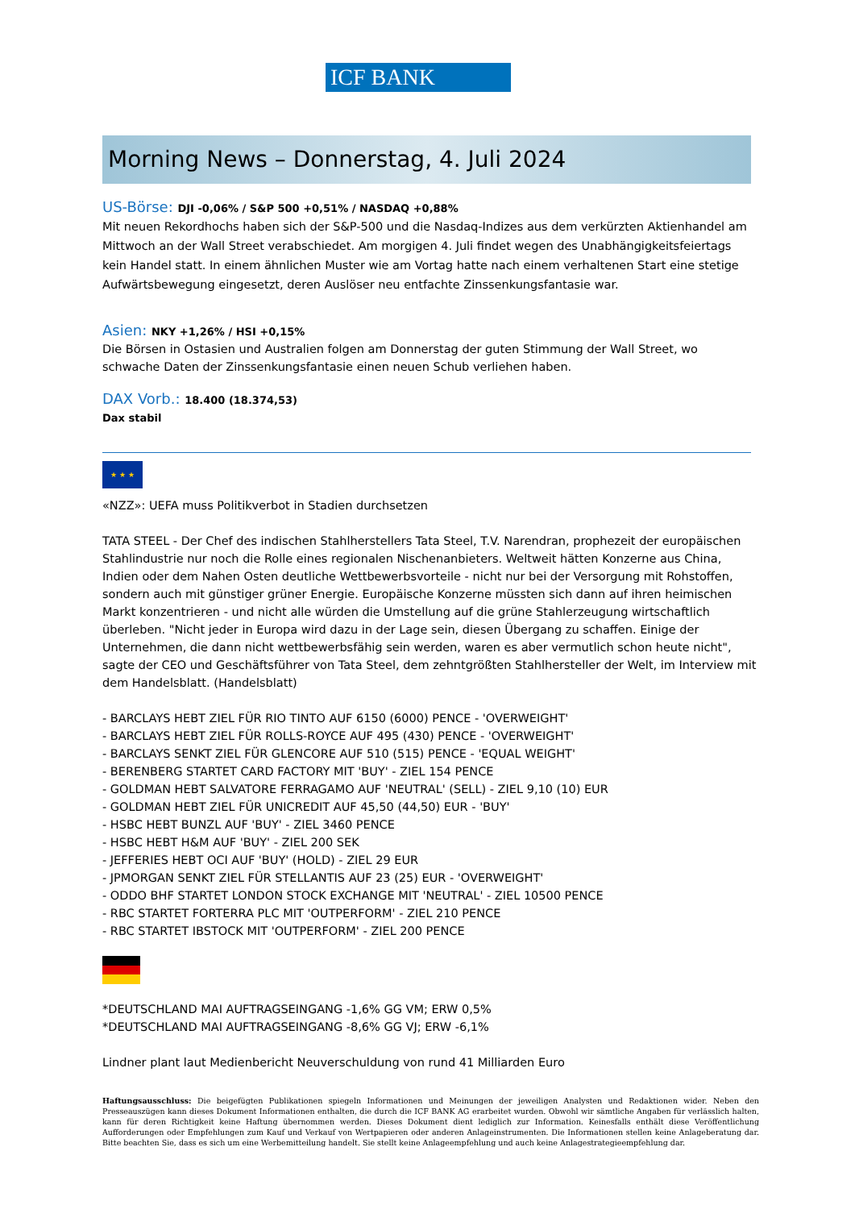ICF BANK
Morning News – Donnerstag, 4. Juli 2024
US-Börse: DJI -0,06% / S&P 500 +0,51% / NASDAQ +0,88%
Mit neuen Rekordhochs haben sich der S&P-500 und die Nasdaq-Indizes aus dem verkürzten Aktienhandel am Mittwoch an der Wall Street verabschiedet. Am morgigen 4. Juli findet wegen des Unabhängigkeitsfeiertags kein Handel statt. In einem ähnlichen Muster wie am Vortag hatte nach einem verhaltenen Start eine stetige Aufwärtsbewegung eingesetzt, deren Auslöser neu entfachte Zinssenkungsfantasie war.
Asien: NKY +1,26% / HSI +0,15%
Die Börsen in Ostasien und Australien folgen am Donnerstag der guten Stimmung der Wall Street, wo schwache Daten der Zinssenkungsfantasie einen neuen Schub verliehen haben.
DAX Vorb.: 18.400 (18.374,53)
Dax stabil
★ ★ ★
«NZZ»: UEFA muss Politikverbot in Stadien durchsetzen
TATA STEEL - Der Chef des indischen Stahlherstellers Tata Steel, T.V. Narendran, prophezeit der europäischen Stahlindustrie nur noch die Rolle eines regionalen Nischenanbieters. Weltweit hätten Konzerne aus China, Indien oder dem Nahen Osten deutliche Wettbewerbsvorteile - nicht nur bei der Versorgung mit Rohstoffen, sondern auch mit günstiger grüner Energie. Europäische Konzerne müssten sich dann auf ihren heimischen Markt konzentrieren - und nicht alle würden die Umstellung auf die grüne Stahlerzeugung wirtschaftlich überleben. "Nicht jeder in Europa wird dazu in der Lage sein, diesen Übergang zu schaffen. Einige der Unternehmen, die dann nicht wettbewerbsfähig sein werden, waren es aber vermutlich schon heute nicht", sagte der CEO und Geschäftsführer von Tata Steel, dem zehntgrößten Stahlhersteller der Welt, im Interview mit dem Handelsblatt. (Handelsblatt)
- BARCLAYS HEBT ZIEL FÜR RIO TINTO AUF 6150 (6000) PENCE - 'OVERWEIGHT'
- BARCLAYS HEBT ZIEL FÜR ROLLS-ROYCE AUF 495 (430) PENCE - 'OVERWEIGHT'
- BARCLAYS SENKT ZIEL FÜR GLENCORE AUF 510 (515) PENCE - 'EQUAL WEIGHT'
- BERENBERG STARTET CARD FACTORY MIT 'BUY' - ZIEL 154 PENCE
- GOLDMAN HEBT SALVATORE FERRAGAMO AUF 'NEUTRAL' (SELL) - ZIEL 9,10 (10) EUR
- GOLDMAN HEBT ZIEL FÜR UNICREDIT AUF 45,50 (44,50) EUR - 'BUY'
- HSBC HEBT BUNZL AUF 'BUY' - ZIEL 3460 PENCE
- HSBC HEBT H&M AUF 'BUY' - ZIEL 200 SEK
- JEFFERIES HEBT OCI AUF 'BUY' (HOLD) - ZIEL 29 EUR
- JPMORGAN SENKT ZIEL FÜR STELLANTIS AUF 23 (25) EUR - 'OVERWEIGHT'
- ODDO BHF STARTET LONDON STOCK EXCHANGE MIT 'NEUTRAL' - ZIEL 10500 PENCE
- RBC STARTET FORTERRA PLC MIT 'OUTPERFORM' - ZIEL 210 PENCE
- RBC STARTET IBSTOCK MIT 'OUTPERFORM' - ZIEL 200 PENCE
*DEUTSCHLAND MAI AUFTRAGSEINGANG -1,6% GG VM; ERW 0,5%
*DEUTSCHLAND MAI AUFTRAGSEINGANG -8,6% GG VJ; ERW -6,1%
Lindner plant laut Medienbericht Neuverschuldung von rund 41 Milliarden Euro
Haftungsausschluss: Die beigefügten Publikationen spiegeln Informationen und Meinungen der jeweiligen Analysten und Redaktionen wider. Neben den Presseauszügen kann dieses Dokument Informationen enthalten, die durch die ICF BANK AG erarbeitet wurden. Obwohl wir sämtliche Angaben für verlässlich halten, kann für deren Richtigkeit keine Haftung übernommen werden. Dieses Dokument dient lediglich zur Information. Keinesfalls enthält diese Veröffentlichung Aufforderungen oder Empfehlungen zum Kauf und Verkauf von Wertpapieren oder anderen Anlageinstrumenten. Die Informationen stellen keine Anlageberatung dar. Bitte beachten Sie, dass es sich um eine Werbemitteilung handelt. Sie stellt keine Anlageempfehlung und auch keine Anlagestrategieempfehlung dar.